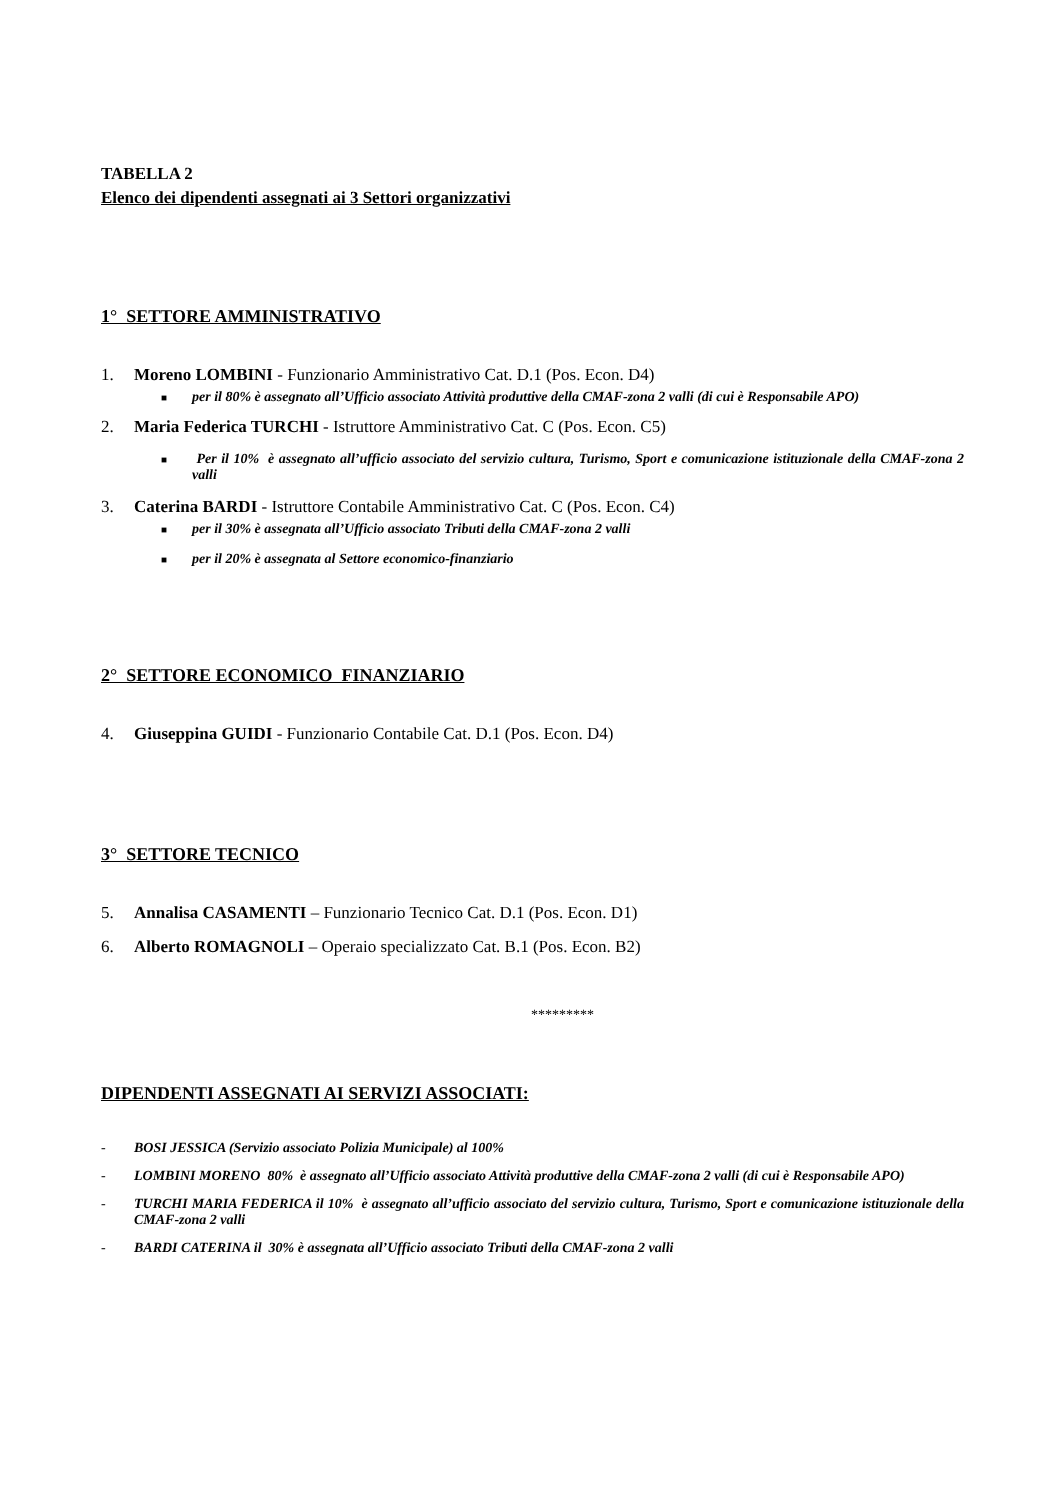TABELLA 2
Elenco dei dipendenti assegnati ai 3 Settori organizzativi
1° SETTORE AMMINISTRATIVO
1. Moreno LOMBINI - Funzionario Amministrativo Cat. D.1 (Pos. Econ. D4)
■ per il 80% è assegnato all’Ufficio associato Attività produttive della CMAF-zona 2 valli (di cui è Responsabile APO)
2. Maria Federica TURCHI - Istruttore Amministrativo Cat. C (Pos. Econ. C5)
■ Per il 10% è assegnato all’ufficio associato del servizio cultura, Turismo, Sport e comunicazione istituzionale della CMAF-zona 2 valli
3. Caterina BARDI - Istruttore Contabile Amministrativo Cat. C (Pos. Econ. C4)
■ per il 30% è assegnata all’Ufficio associato Tributi della CMAF-zona 2 valli
■ per il 20% è assegnata al Settore economico-finanziario
2° SETTORE ECONOMICO FINANZIARIO
4. Giuseppina GUIDI - Funzionario Contabile Cat. D.1 (Pos. Econ. D4)
3° SETTORE TECNICO
5. Annalisa CASAMENTI – Funzionario Tecnico Cat. D.1 (Pos. Econ. D1)
6. Alberto ROMAGNOLI – Operaio specializzato Cat. B.1 (Pos. Econ. B2)
*********
DIPENDENTI ASSEGNATI AI SERVIZI ASSOCIATI:
- BOSI JESSICA (Servizio associato Polizia Municipale) al 100%
- LOMBINI MORENO 80% è assegnato all’Ufficio associato Attività produttive della CMAF-zona 2 valli (di cui è Responsabile APO)
- TURCHI MARIA FEDERICA il 10% è assegnato all’ufficio associato del servizio cultura, Turismo, Sport e comunicazione istituzionale della CMAF-zona 2 valli
- BARDI CATERINA il 30% è assegnata all’Ufficio associato Tributi della CMAF-zona 2 valli